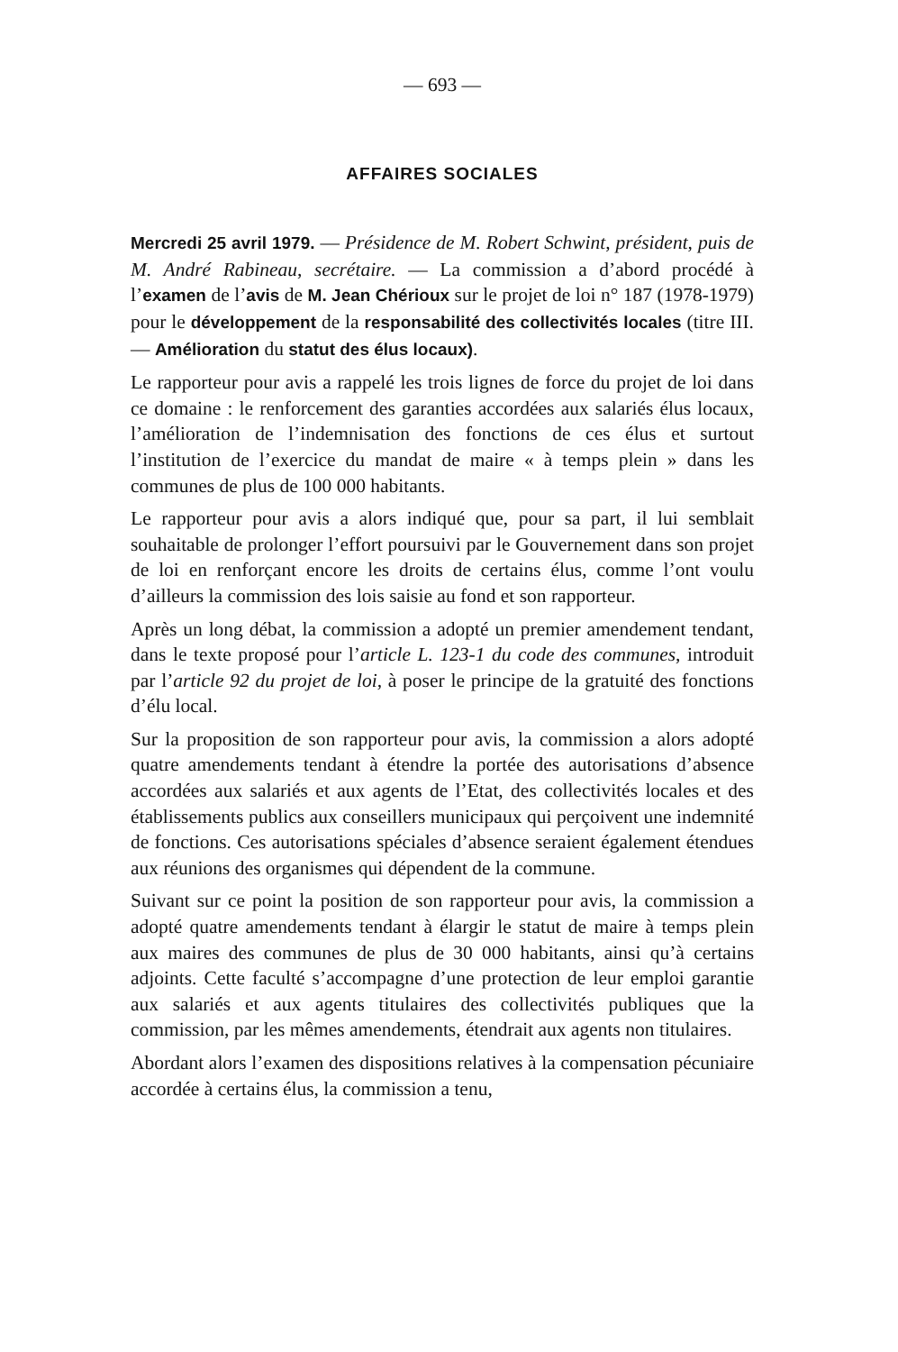— 693 —
AFFAIRES SOCIALES
Mercredi 25 avril 1979. — Présidence de M. Robert Schwint, président, puis de M. André Rabineau, secrétaire. — La commission a d’abord procédé à l’examen de l’avis de M. Jean Chérioux sur le projet de loi n° 187 (1978-1979) pour le développement de la responsabilité des collectivités locales (titre III. — Amélioration du statut des élus locaux).
Le rapporteur pour avis a rappelé les trois lignes de force du projet de loi dans ce domaine : le renforcement des garanties accordées aux salariés élus locaux, l’amélioration de l’indemnisation des fonctions de ces élus et surtout l’institution de l’exercice du mandat de maire « à temps plein » dans les communes de plus de 100 000 habitants.
Le rapporteur pour avis a alors indiqué que, pour sa part, il lui semblait souhaitable de prolonger l’effort poursuivi par le Gouvernement dans son projet de loi en renforçant encore les droits de certains élus, comme l’ont voulu d’ailleurs la commission des lois saisie au fond et son rapporteur.
Après un long débat, la commission a adopté un premier amendement tendant, dans le texte proposé pour l’article L. 123-1 du code des communes, introduit par l’article 92 du projet de loi, à poser le principe de la gratuité des fonctions d’élu local.
Sur la proposition de son rapporteur pour avis, la commission a alors adopté quatre amendements tendant à étendre la portée des autorisations d’absence accordées aux salariés et aux agents de l’Etat, des collectivités locales et des établissements publics aux conseillers municipaux qui perçoivent une indemnité de fonctions. Ces autorisations spéciales d’absence seraient également étendues aux réunions des organismes qui dépendent de la commune.
Suivant sur ce point la position de son rapporteur pour avis, la commission a adopté quatre amendements tendant à élargir le statut de maire à temps plein aux maires des communes de plus de 30 000 habitants, ainsi qu’à certains adjoints. Cette faculté s’accompagne d’une protection de leur emploi garantie aux salariés et aux agents titulaires des collectivités publiques que la commission, par les mêmes amendements, étendrait aux agents non titulaires.
Abordant alors l’examen des dispositions relatives à la compensation pécuniaire accordée à certains élus, la commission a tenu,